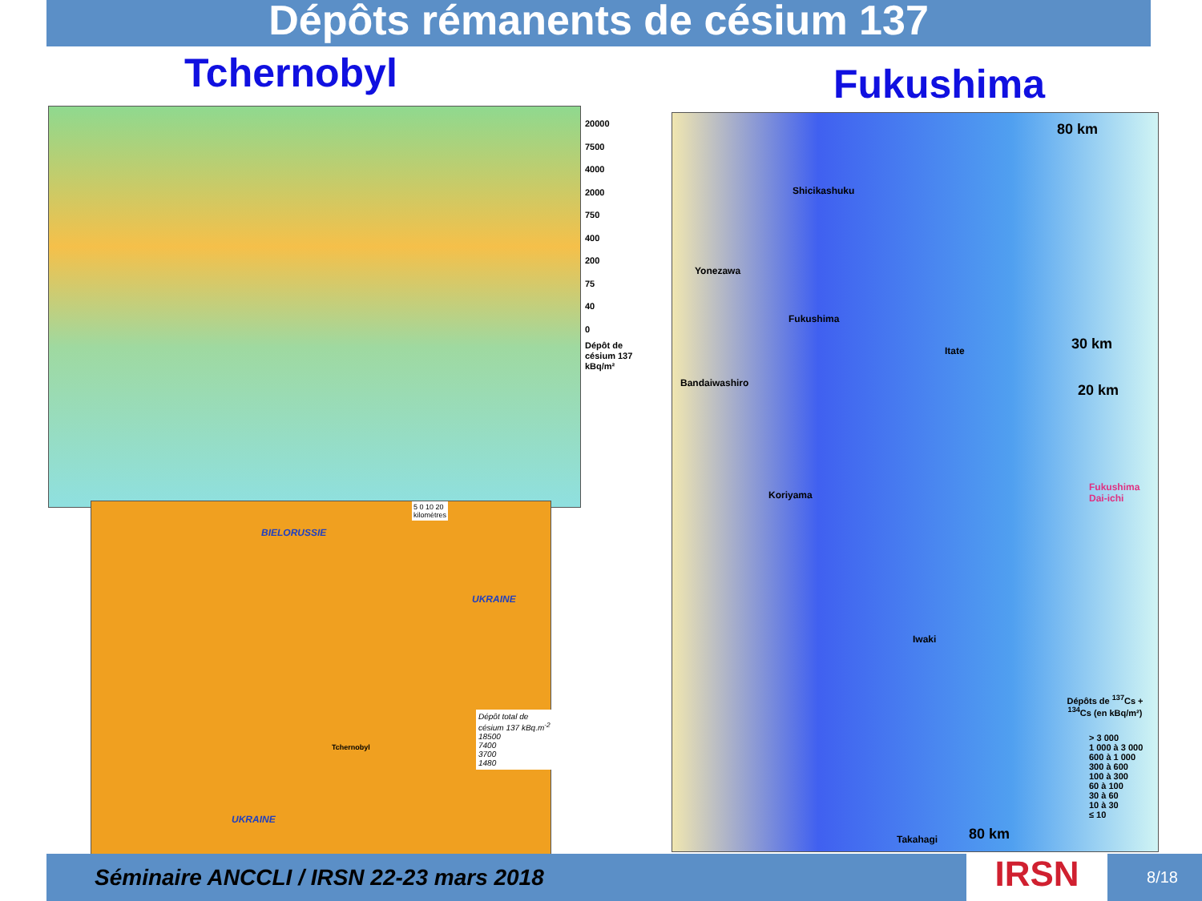Dépôts rémanents de césium 137
Tchernobyl Fukushima
20000
7500
4000
2000
750
400
200
75
40
0
Dépôt de
césium 137
kBq/m²
BIELORUSSIE
UKRAINE
UKRAINE
Tchernobyl
5 0 10 20
kilomètres
Dépôt total de césium 137 kBq.m<sup>-2</sup>
18500
7400
3700
1480
80 km
30 km
20 km
80 km
Fukushima
Dai-ichi
Shicikashuku
Yonezawa
Fukushima
Bandaiwashiro
Itate
Koriyama
Iwaki
Takahagi
Dépôts de <sup>137</sup>Cs + <sup>134</sup>Cs (en kBq/m²)
> 3 000
1 000 à 3 000
600 à 1 000
300 à 600
100 à 300
60 à 100
30 à 60
10 à 30
≤ 10
Séminaire ANCCLI / IRSN 22-23 mars 2018
8/18
IRSN